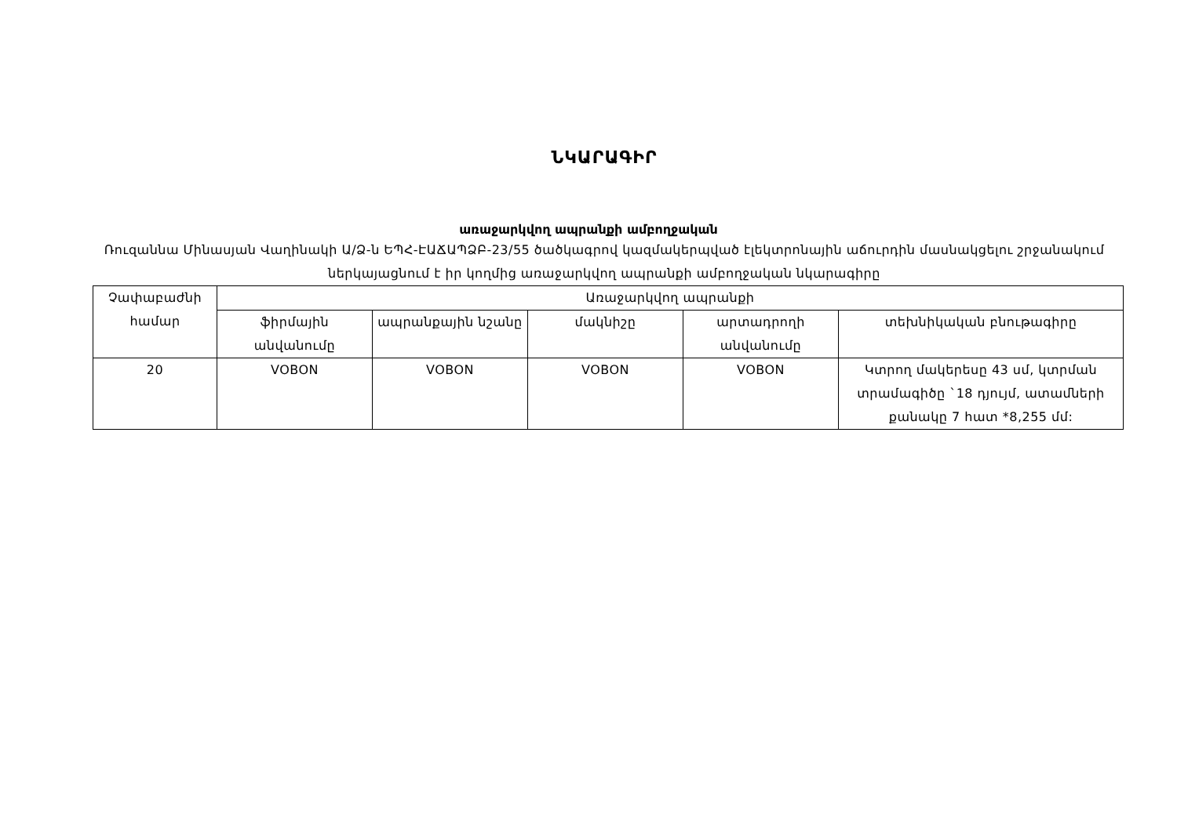ՆԿԱՐԱԳԻՐ
առաջարկվող ապրանքի ամբողջական
Ռուզաննա Մինասյան Վաղինակի Ա/Ձ-ն ԵՊՀ-ԷԱՃԱՊՁԲ-23/55 ծածկագրով կազմակերպված էլեկտրոնային աճուրդին մասնակցելու շրջանակում ներկայացնում է իր կողմից առաջարկվող ապրանքի ամբողջական նկարագիրը
| Չափաբաժնի համար | Առաջարկվող ապրանքի | | | | |
| --- | --- | --- | --- | --- | --- |
| | ֆիրմային անվանումը | ապրանքային նշանը | մակնիշը | արտադրողի անվանումը | տեխնիկական բնութագիրը |
| 20 | VOBON | VOBON | VOBON | VOBON | Կտրող մակերեսը 43 սմ, կտրման տրամագիծը `18 դյույմ, ատամների քանակը 7 հատ *8,255 մմ: |